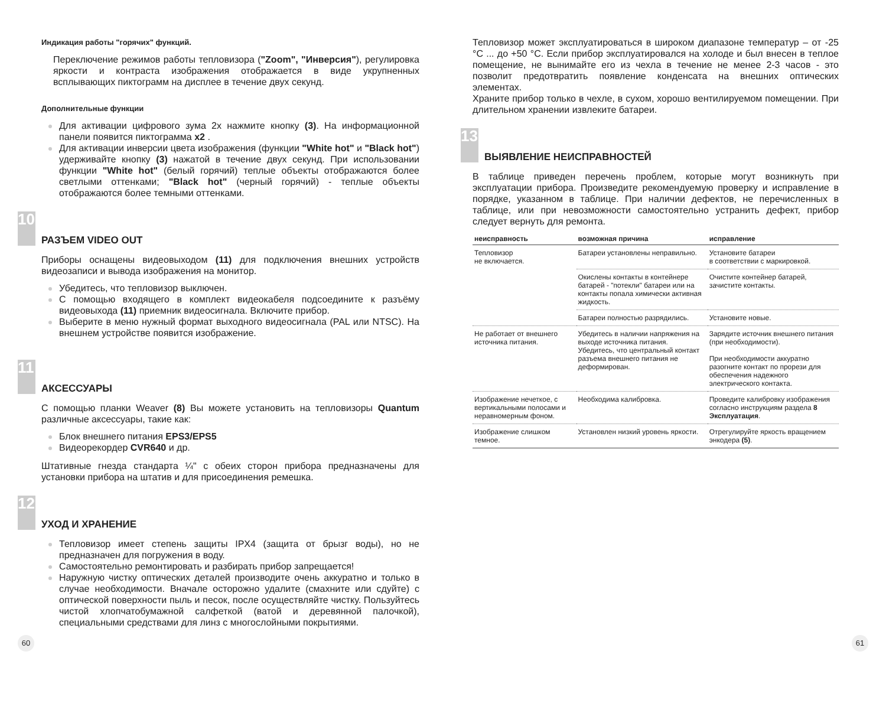Индикация работы "горячих" функций.
Переключение режимов работы тепловизора ("Zoom", "Инверсия"), регулировка яркости и контраста изображения отображается в виде укрупненных всплывающих пиктограмм на дисплее в течение двух секунд.
Дополнительные функции
Для активации цифрового зума 2х нажмите кнопку (3). На информационной панели появится пиктограмма x2 .
Для активации инверсии цвета изображения (функции "White hot" и "Black hot") удерживайте кнопку (3) нажатой в течение двух секунд. При использовании функции "White hot" (белый горячий) теплые объекты отображаются более светлыми оттенками; "Black hot" (черный горячий) - теплые объекты отображаются более темными оттенками.
10
РАЗЪЕМ VIDEO OUT
Приборы оснащены видеовыходом (11) для подключения внешних устройств видеозаписи и вывода изображения на монитор.
Убедитесь, что тепловизор выключен.
С помощью входящего в комплект видеокабеля подсоедините к разъёму видеовыхода (11) приемник видеосигнала. Включите прибор.
Выберите в меню нужный формат выходного видеосигнала (PAL или NTSC). На внешнем устройстве появится изображение.
11
АКСЕССУАРЫ
С помощью планки Weaver (8) Вы можете установить на тепловизоры Quantum различные аксессуары, такие как:
Блок внешнего питания EPS3/EPS5
Видеорекордер CVR640 и др.
Штативные гнезда стандарта ¼" с обеих сторон прибора предназначены для установки прибора на штатив и для присоединения ремешка.
12
УХОД И ХРАНЕНИЕ
Тепловизор имеет степень защиты IPX4 (защита от брызг воды), но не предназначен для погружения в воду.
Самостоятельно ремонтировать и разбирать прибор запрещается!
Наружную чистку оптических деталей производите очень аккуратно и только в случае необходимости. Вначале осторожно удалите (смахните или сдуйте) с оптической поверхности пыль и песок, после осуществляйте чистку. Пользуйтесь чистой хлопчатобумажной салфеткой (ватой и деревянной палочкой), специальными средствами для линз с многослойными покрытиями.
Тепловизор может эксплуатироваться в широком диапазоне температур – от -25 °C ... до +50 °C. Если прибор эксплуатировался на холоде и был внесен в теплое помещение, не вынимайте его из чехла в течение не менее 2-3 часов - это позволит предотвратить появление конденсата на внешних оптических элементах.
Храните прибор только в чехле, в сухом, хорошо вентилируемом помещении. При длительном хранении извлеките батареи.
13
ВЫЯВЛЕНИЕ НЕИСПРАВНОСТЕЙ
В таблице приведен перечень проблем, которые могут возникнуть при эксплуатации прибора. Произведите рекомендуемую проверку и исправление в порядке, указанном в таблице. При наличии дефектов, не перечисленных в таблице, или при невозможности самостоятельно устранить дефект, прибор следует вернуть для ремонта.
| неисправность | возможная причина | исправление |
| --- | --- | --- |
| Тепловизор не включается. | Батареи установлены неправильно. | Установите батареи в соответствии с маркировкой. |
| | Окислены контакты в контейнере батарей - "потекли" батареи или на контакты попала химически активная жидкость. | Очистите контейнер батарей, зачистите контакты. |
| | Батареи полностью разрядились. | Установите новые. |
| Не работает от внешнего источника питания. | Убедитесь в наличии напряжения на выходе источника питания. Убедитесь, что центральный контакт разъема внешнего питания не деформирован. | Зарядите источник внешнего питания (при необходимости). При необходимости аккуратно разогните контакт по прорези для обеспечения надежного электрического контакта. |
| Изображение нечеткое, с вертикальными полосами и неравномерным фоном. | Необходима калибровка. | Проведите калибровку изображения согласно инструкциям раздела 8 Эксплуатация . |
| Изображение слишком темное. | Установлен низкий уровень яркости. | Отрегулируйте яркость вращением энкодера (5) . |
60 61